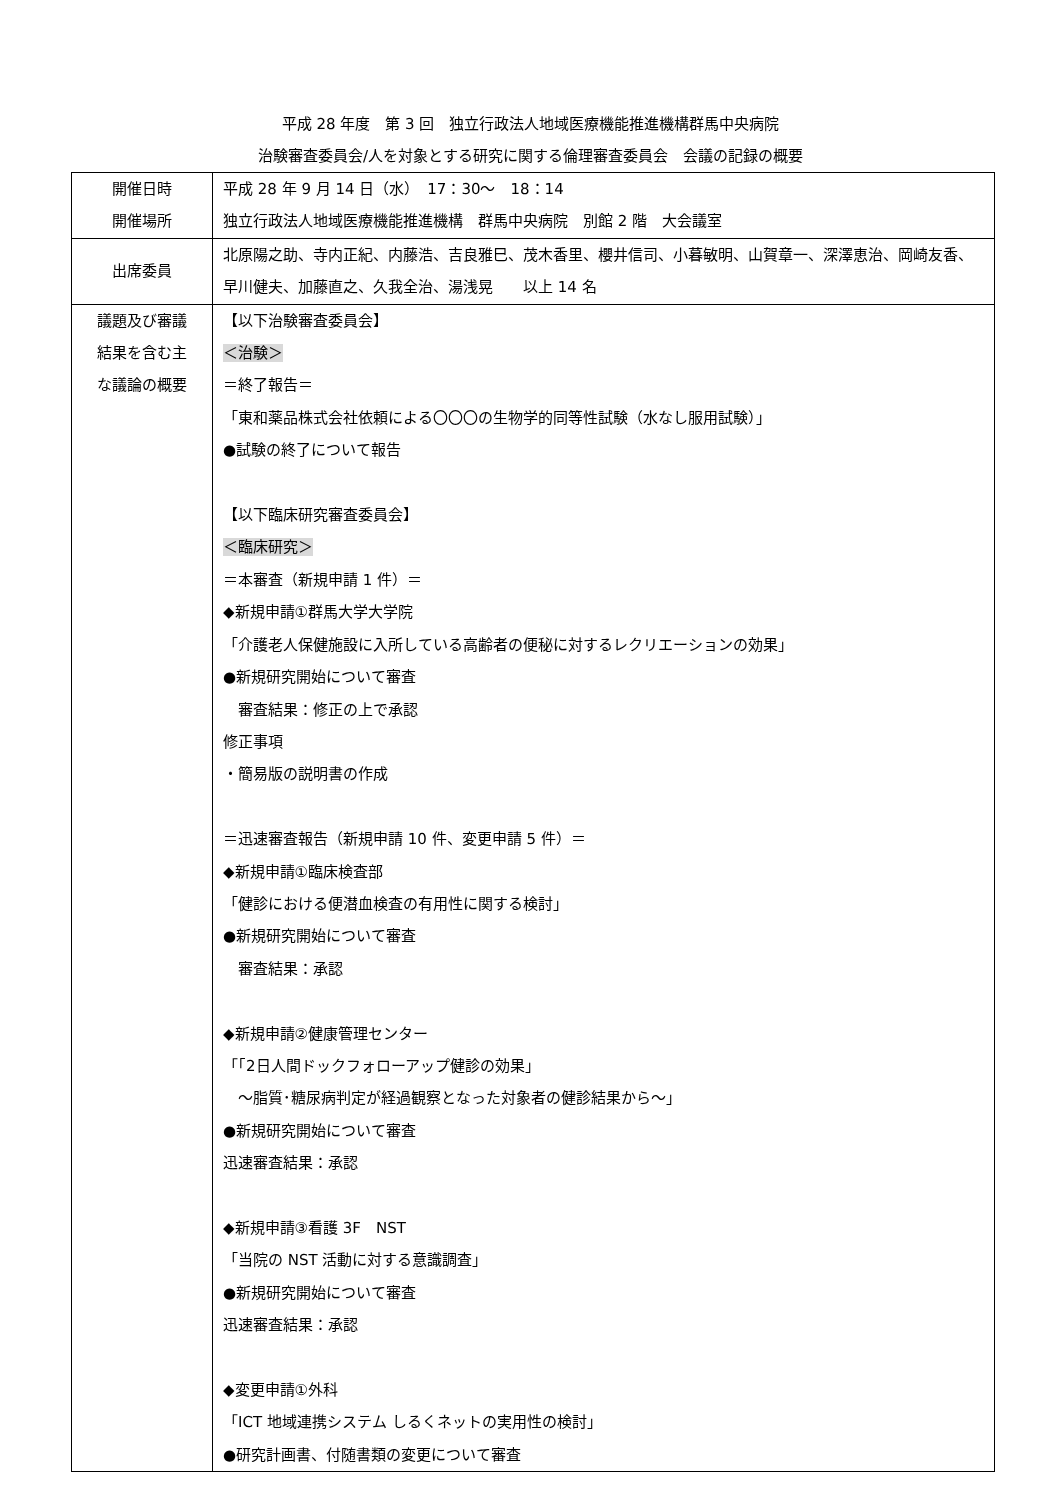平成 28 年度　第 3 回　独立行政法人地域医療機能推進機構群馬中央病院
治験審査委員会/人を対象とする研究に関する倫理審査委員会　会議の記録の概要
| 開催日時 開催場所 | 平成 28 年 9 月 14 日（水） 17：30～ 18：14 独立行政法人地域医療機能推進機構 群馬中央病院 別館 2 階 大会議室 |
| 出席委員 | 北原陽之助、寺内正紀、内藤浩、吉良雅巳、茂木香里、櫻井信司、小暮敏明、山賀章一、深澤恵治、岡崎友香、早川健夫、加藤直之、久我全治、湯浅晃 以上 14 名 |
| 議題及び審議 結果を含む主 な議論の概要 | 【以下治験審査委員会】 ＜治験＞ ＝終了報告＝ 「東和薬品株式会社依頼による〇〇〇の生物学的同等性試験（水なし服用試験）」 ●試験の終了について報告 【以下臨床研究審査委員会】 ＜臨床研究＞ ＝本審査（新規申請 1 件）＝ ◆新規申請①群馬大学大学院 「介護老人保健施設に入所している高齢者の便秘に対するレクリエーションの効果」 ●新規研究開始について審査 審査結果：修正の上で承認 修正事項 ・簡易版の説明書の作成 ＝迅速審査報告（新規申請 10 件、変更申請 5 件）＝ ◆新規申請①臨床検査部 「健診における便潜血検査の有用性に関する検討」 ●新規研究開始について審査 審査結果：承認 ◆新規申請②健康管理センター 「｢2日人間ドックフォローアップ健診の効果」 ～脂質･糖尿病判定が経過観察となった対象者の健診結果から～」 ●新規研究開始について審査 迅速審査結果：承認 ◆新規申請③看護 3F NST 「当院の NST 活動に対する意識調査」 ●新規研究開始について審査 迅速審査結果：承認 ◆変更申請①外科 「ICT 地域連携システム しるくネットの実用性の検討」 ●研究計画書、付随書類の変更について審査 |